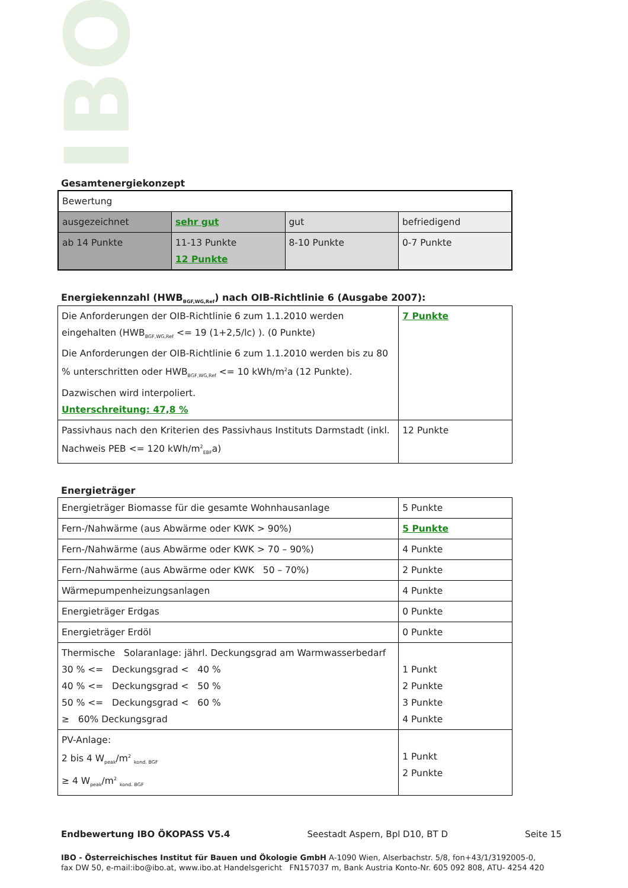IBO
Gesamtenergiekonzept
| Bewertung | | | |
| ausgezeichnet | sehr gut | gut | befriedigend |
| ab 14 Punkte | 11-13 Punkte 12 Punkte | 8-10 Punkte | 0-7 Punkte |
Energiekennzahl (HWB<sub>BGF,WG,Ref</sub>) nach OIB-Richtlinie 6 (Ausgabe 2007):
| Die Anforderungen der OIB-Richtlinie 6 zum 1.1.2010 werden eingehalten (HWB<sub>BGF,WG,Ref</sub> <= 19 (1+2,5/lc) ). (0 Punkte) Die Anforderungen der OIB-Richtlinie 6 zum 1.1.2010 werden bis zu 80 % unterschritten oder HWB<sub>BGF,WG,Ref</sub> <= 10 kWh/m<sup>2</sup>a (12 Punkte). Dazwischen wird interpoliert. Unterschreitung: 47,8 % | 7 Punkte |
| Passivhaus nach den Kriterien des Passivhaus Instituts Darmstadt (inkl. Nachweis PEB <= 120 kWh/m<sup>2</sup><sub>EBF</sub>a) | 12 Punkte |
Energieträger
| Energieträger Biomasse für die gesamte Wohnhausanlage | 5 Punkte |
| Fern-/Nahwärme (aus Abwärme oder KWK > 90%) | 5 Punkte |
| Fern-/Nahwärme (aus Abwärme oder KWK > 70 – 90%) | 4 Punkte |
| Fern-/Nahwärme (aus Abwärme oder KWK 50 – 70%) | 2 Punkte |
| Wärmepumpenheizungsanlagen | 4 Punkte |
| Energieträger Erdgas | 0 Punkte |
| Energieträger Erdöl | 0 Punkte |
| Thermische Solaranlage: jährl. Deckungsgrad am Warmwasserbedarf 30 % <= Deckungsgrad < 40 % 40 % <= Deckungsgrad < 50 % 50 % <= Deckungsgrad < 60 % ≥ 60% Deckungsgrad | 1 Punkt 2 Punkte 3 Punkte 4 Punkte |
| PV-Anlage: 2 bis 4 W<sub>peak</sub>/m<sup>2</sup> <sub>kond. BGF</sub> ≥ 4 W<sub>peak</sub>/m<sup>2</sup> <sub>kond. BGF</sub> | 1 Punkt 2 Punkte |
Endbewertung IBO ÖKOPASS V5.4 Seestadt Aspern, Bpl D10, BT D Seite 15
IBO - Österreichisches Institut für Bauen und Ökologie GmbH A-1090 Wien, Alserbachstr. 5/8, fon+43/1/3192005-0,
fax DW 50, e-mail:ibo@ibo.at, www.ibo.at Handelsgericht FN157037 m, Bank Austria Konto-Nr. 605 092 808, ATU- 4254 420